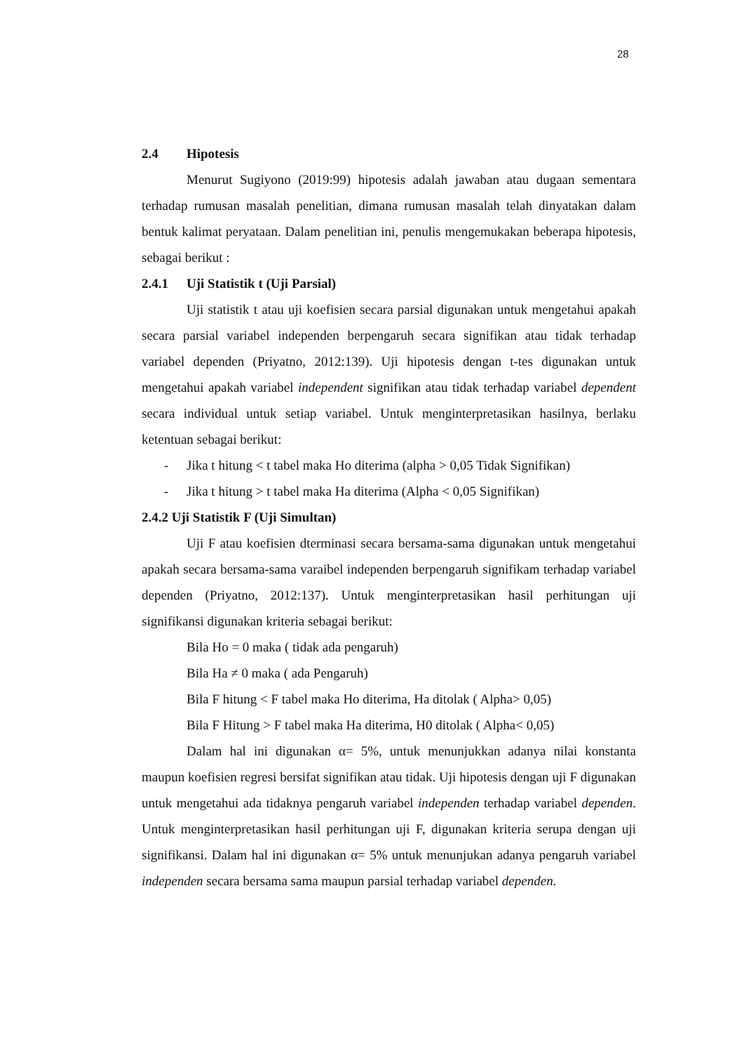28
2.4 Hipotesis
Menurut Sugiyono (2019:99) hipotesis adalah jawaban atau dugaan sementara terhadap rumusan masalah penelitian, dimana rumusan masalah telah dinyatakan dalam bentuk kalimat peryataan. Dalam penelitian ini, penulis mengemukakan beberapa hipotesis, sebagai berikut :
2.4.1 Uji Statistik t (Uji Parsial)
Uji statistik t atau uji koefisien secara parsial digunakan untuk mengetahui apakah secara parsial variabel independen berpengaruh secara signifikan atau tidak terhadap variabel dependen (Priyatno, 2012:139). Uji hipotesis dengan t-tes digunakan untuk mengetahui apakah variabel independent signifikan atau tidak terhadap variabel dependent secara individual untuk setiap variabel. Untuk menginterpretasikan hasilnya, berlaku ketentuan sebagai berikut:
- Jika t hitung < t tabel maka Ho diterima (alpha > 0,05 Tidak Signifikan)
- Jika t hitung > t tabel maka Ha diterima (Alpha < 0,05 Signifikan)
2.4.2 Uji Statistik F (Uji Simultan)
Uji F atau koefisien dterminasi secara bersama-sama digunakan untuk mengetahui apakah secara bersama-sama varaibel independen berpengaruh signifikam terhadap variabel dependen (Priyatno, 2012:137). Untuk menginterpretasikan hasil perhitungan uji signifikansi digunakan kriteria sebagai berikut:
Bila Ho = 0 maka ( tidak ada pengaruh)
Bila Ha ≠ 0 maka ( ada Pengaruh)
Bila F hitung < F tabel maka Ho diterima, Ha ditolak ( Alpha> 0,05)
Bila F Hitung > F tabel maka Ha diterima, H0 ditolak ( Alpha< 0,05)
Dalam hal ini digunakan α= 5%, untuk menunjukkan adanya nilai konstanta maupun koefisien regresi bersifat signifikan atau tidak. Uji hipotesis dengan uji F digunakan untuk mengetahui ada tidaknya pengaruh variabel independen terhadap variabel dependen. Untuk menginterpretasikan hasil perhitungan uji F, digunakan kriteria serupa dengan uji signifikansi. Dalam hal ini digunakan α= 5% untuk menunjukan adanya pengaruh variabel independen secara bersama sama maupun parsial terhadap variabel dependen.